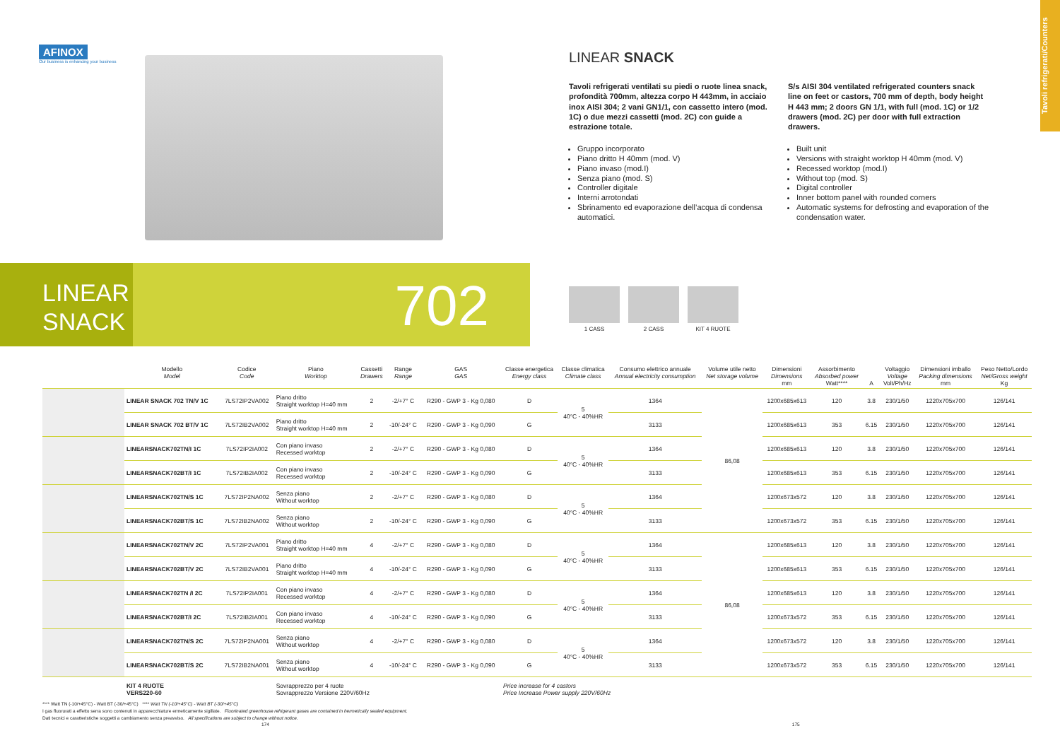Tavoli refrigerati/Counters
AFINOX
Our business is enhancing your business
LINEAR SNACK
Tavoli refrigerati ventilati su piedi o ruote linea snack, profondità 700mm, altezza corpo H 443mm, in acciaio inox AISI 304; 2 vani GN1/1, con cassetto intero (mod. 1C) o due mezzi cassetti (mod. 2C) con guide a estrazione totale.
Gruppo incorporato
Piano dritto H 40mm (mod. V)
Piano invaso (mod.I)
Senza piano (mod. S)
Controller digitale
Interni arrotondati
Sbrinamento ed evaporazione dell’acqua di condensa automatici.
S/s AISI 304 ventilated refrigerated counters snack line on feet or castors, 700 mm of depth, body height H 443 mm; 2 doors GN 1/1, with full (mod. 1C) or 1/2 drawers (mod. 2C) per door with full extraction drawers.
Built unit
Versions with straight worktop H 40mm (mod. V)
Recessed worktop (mod.I)
Without top (mod. S)
Digital controller
Inner bottom panel with rounded corners
Automatic systems for defrosting and evaporation of the condensation water.
LINEAR
SNACK
702
1 CASS 2 CASS KIT 4 RUOTE
| | Modello Model | Codice Code | Piano Worktop | Cassetti Drawers | Range Range | GAS GAS | Classe energetica Energy class | Classe climatica Climate class | Consumo elettrico annuale Annual electricity consumption | Volume utile netto Net storage volume | Dimensioni Dimensions mm | Assorbimento Absorbed power Watt**** | A | Voltaggio Voltage Volt/Ph/Hz | Dimensioni imballo Packing dimensions mm | Peso Netto/Lordo Net/Gross weight Kg |
| --- | --- | --- | --- | --- | --- | --- | --- | --- | --- | --- | --- | --- | --- | --- | --- | --- |
| | LINEAR SNACK 702 TN/V 1C | 7LS72IP2VA002 | Piano dritto Straight worktop H=40 mm | 2 | -2/+7° C | R290 - GWP 3 - Kg 0,080 | D | 5 40°C - 40%HR | 1364 | 86,08 | 1200x685x613 | 120 | 3.8 | 230/1/50 | 1220x705x700 | 126/141 |
| | LINEAR SNACK 702 BT/V 1C | 7LS72IB2VA002 | Piano dritto Straight worktop H=40 mm | 2 | -10/-24° C | R290 - GWP 3 - Kg 0,090 | G | | 3133 | | 1200x685x613 | 353 | 6.15 | 230/1/50 | 1220x705x700 | 126/141 |
| | LINEARSNACK702TN/I 1C | 7LS72IP2IA002 | Con piano invaso Recessed worktop | 2 | -2/+7° C | R290 - GWP 3 - Kg 0,080 | D | 5 40°C - 40%HR | 1364 | | 1200x685x613 | 120 | 3.8 | 230/1/50 | 1220x705x700 | 126/141 |
| | LINEARSNACK702BT/I 1C | 7LS72IB2IA002 | Con piano invaso Recessed worktop | 2 | -10/-24° C | R290 - GWP 3 - Kg 0,090 | G | | 3133 | | 1200x685x613 | 353 | 6.15 | 230/1/50 | 1220x705x700 | 126/141 |
| | LINEARSNACK702TN/S 1C | 7LS72IP2NA002 | Senza piano Without worktop | 2 | -2/+7° C | R290 - GWP 3 - Kg 0,080 | D | 5 40°C - 40%HR | 1364 | | 1200x673x572 | 120 | 3.8 | 230/1/50 | 1220x705x700 | 126/141 |
| | LINEARSNACK702BT/S 1C | 7LS72IB2NA002 | Senza piano Without worktop | 2 | -10/-24° C | R290 - GWP 3 - Kg 0,090 | G | | 3133 | | 1200x673x572 | 353 | 6.15 | 230/1/50 | 1220x705x700 | 126/141 |
| | LINEARSNACK702TN/V 2C | 7LS72IP2VA001 | Piano dritto Straight worktop H=40 mm | 4 | -2/+7° C | R290 - GWP 3 - Kg 0,080 | D | 5 40°C - 40%HR | 1364 | 86,08 | 1200x685x613 | 120 | 3.8 | 230/1/50 | 1220x705x700 | 126/141 |
| | LINEARSNACK702BT/V 2C | 7LS72IB2VA001 | Piano dritto Straight worktop H=40 mm | 4 | -10/-24° C | R290 - GWP 3 - Kg 0,090 | G | | 3133 | | 1200x685x613 | 353 | 6.15 | 230/1/50 | 1220x705x700 | 126/141 |
| | LINEARSNACK702TN /I 2C | 7LS72IP2IA001 | Con piano invaso Recessed worktop | 4 | -2/+7° C | R290 - GWP 3 - Kg 0,080 | D | 5 40°C - 40%HR | 1364 | | 1200x685x613 | 120 | 3.8 | 230/1/50 | 1220x705x700 | 126/141 |
| | LINEARSNACK702BT/I 2C | 7LS72IB2IA001 | Con piano invaso Recessed worktop | 4 | -10/-24° C | R290 - GWP 3 - Kg 0,090 | G | | 3133 | | 1200x673x572 | 353 | 6.15 | 230/1/50 | 1220x705x700 | 126/141 |
| | LINEARSNACK702TN/S 2C | 7LS72IP2NA001 | Senza piano Without worktop | 4 | -2/+7° C | R290 - GWP 3 - Kg 0,080 | D | 5 40°C - 40%HR | 1364 | | 1200x673x572 | 120 | 3.8 | 230/1/50 | 1220x705x700 | 126/141 |
| | LINEARSNACK702BT/S 2C | 7LS72IB2NA001 | Senza piano Without worktop | 4 | -10/-24° C | R290 - GWP 3 - Kg 0,090 | G | | 3133 | | 1200x673x572 | 353 | 6.15 | 230/1/50 | 1220x705x700 | 126/141 |
| | KIT 4 RUOTE VERS220-60 | | Sovrapprezzo per 4 ruote Sovrapprezzo Versione 220V/60Hz | | | | Price increase for 4 castors Price Increase Power supply 220V/60Hz | | | | | | | | | |
**** Watt TN (-10/+45°C) - Watt BT (-30/+45°C) **** Watt TN (-10/+45°C) - Watt BT (-30/+45°C)
I gas fluorurati a effetto serra sono contenuti in apparecchiature ermeticamente sigillate. Fluorinated greenhouse refrigerant gases are contained in hermetically sealed equipment.
Dati tecnici e caratteristiche soggetti a cambiamento senza preavviso. All specifications are subject to change without notice.
174 175